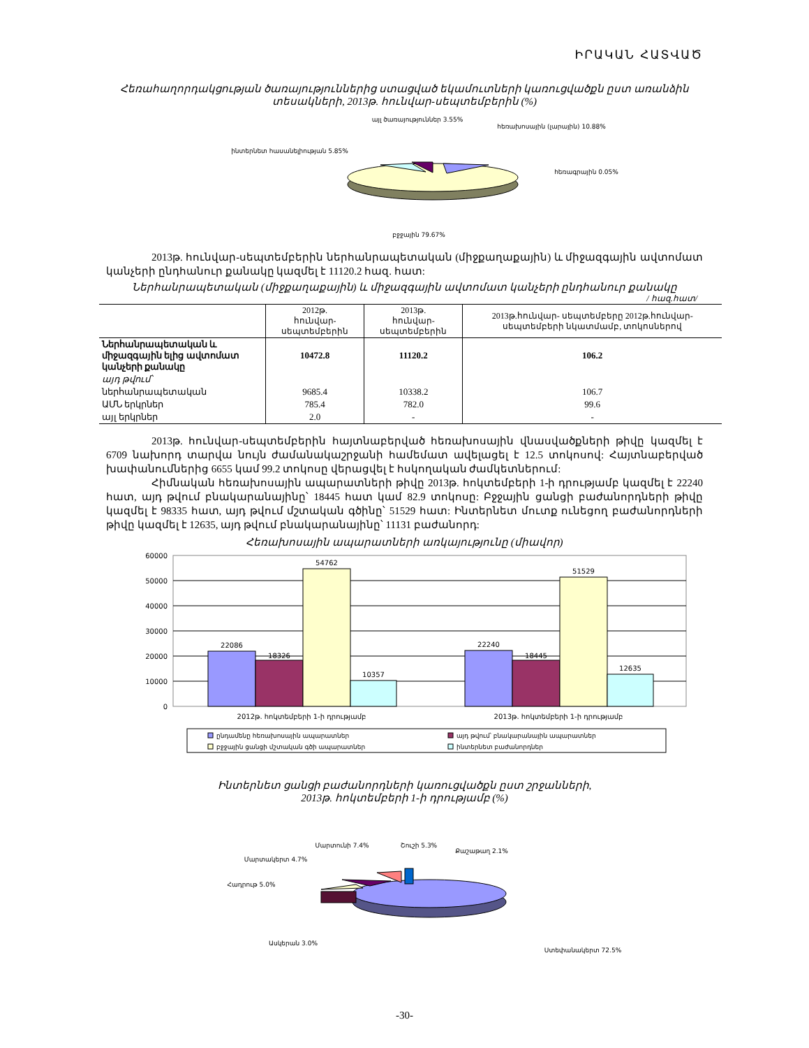ԻՐԱԿԱՆ ՀԱՏՎԱԾ
Հեռահաղորդակցության ծառայություններից ստացված եկամուտների կառուցվածքն ըստ առանձին տեսակների, 2013թ. հունվար-սեպտեմբերին (%)
այլ ծառայություններ 3.55%
հեռախոսային (լարային) 10.88%
հեռագրային 0.05%
ինտերնետ հասանելիության 5.85%
բջջային 79.67%
2013թ. հունվար-սեպտեմբերին ներհանրապետական (միջքաղաքային) և միջազգային ավտոմատ կանչերի ընդհանուր քանակը կազմել է 11120.2 հազ. հատ:
Ներհանրապետական (միջքաղաքային) և միջազգային ավտոմատ կանչերի ընդհանուր քանակը
/ հազ.հատ/
| | 2012թ. հունվար-սեպտեմբերին | 2013թ. հունվար-սեպտեմբերին | 2013թ.հունվար- սեպտեմբերը 2012թ.հունվար-սեպտեմբերի նկատմամբ, տոկոսներով |
| --- | --- | --- | --- |
| Ներհանրապետական և միջազգային ելից ավտոմատ կանչերի քանակը | 10472.8 | 11120.2 | 106.2 |
| այդ թվում՝ | | | |
| ներհանրապետական | 9685.4 | 10338.2 | 106.7 |
| ԱՄՆ երկրներ | 785.4 | 782.0 | 99.6 |
| այլ երկրներ | 2.0 | - | - |
2013թ. հունվար-սեպտեմբերին հայտնաբերված հեռախոսային վնասվածքների թիվը կազմել է 6709 նախորդ տարվա նույն ժամանակաշրջանի համեմատ ավելացել է 12.5 տոկոսով: Հայտնաբերված խափանումներից 6655 կամ 99.2 տոկոսը վերացվել է հսկողական ժամկետներում:
Հիմնական հեռախոսային ապարատների թիվը 2013թ. հոկտեմբերի 1-ի դրությամբ կազմել է 22240 հատ, այդ թվում բնակարանայինը՝ 18445 հատ կամ 82.9 տոկոսը: Բջջային ցանցի բաժանորդների թիվը կազմել է 98335 հատ, այդ թվում մշտական գծինը՝ 51529 հատ: Ինտերնետ մուտք ունեցող բաժանորդների թիվը կազմել է 12635, այդ թվում բնակարանայինը՝ 11131 բաժանորդ:
Հեռախոսային ապարատների առկայությունը (միավոր)
60000
50000
40000
30000
20000
10000
0
22086
18326
54762
10357
22240
18445
51529
12635
2012թ. հոկտեմբերի 1-ի դրությամբ
2013թ. հոկտեմբերի 1-ի դրությամբ
ընդամենը հեռախոսային ապարատներ
այդ թվում՝ բնակարանային ապարատներ
բջջային ցանցի մշտական գծի ապարատներ
ինտերնետ բաժանորդներ
Ինտերնետ ցանցի բաժանորդների կառուցվածքն ըստ շրջանների,
2013թ. հոկտեմբերի 1-ի դրությամբ (%)
Մարտունի 7.4%
Շուշի 5.3%
Քաշաթաղ 2.1%
Մարտակերտ 4.7%
Հադրութ 5.0%
Ասկերան 3.0%
Ստեփանակերտ 72.5%
-30-